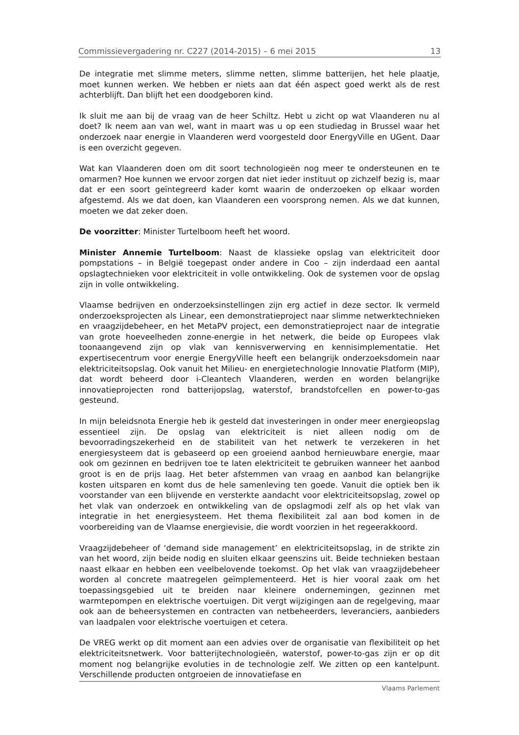Commissievergadering nr. C227 (2014-2015) – 6 mei 2015 13
De integratie met slimme meters, slimme netten, slimme batterijen, het hele plaatje, moet kunnen werken. We hebben er niets aan dat één aspect goed werkt als de rest achterblijft. Dan blijft het een doodgeboren kind.
Ik sluit me aan bij de vraag van de heer Schiltz. Hebt u zicht op wat Vlaanderen nu al doet? Ik neem aan van wel, want in maart was u op een studiedag in Brussel waar het onderzoek naar energie in Vlaanderen werd voorgesteld door EnergyVille en UGent. Daar is een overzicht gegeven.
Wat kan Vlaanderen doen om dit soort technologieën nog meer te ondersteunen en te omarmen? Hoe kunnen we ervoor zorgen dat niet ieder instituut op zichzelf bezig is, maar dat er een soort geïntegreerd kader komt waarin de onderzoeken op elkaar worden afgestemd. Als we dat doen, kan Vlaanderen een voorsprong nemen. Als we dat kunnen, moeten we dat zeker doen.
De voorzitter: Minister Turtelboom heeft het woord.
Minister Annemie Turtelboom: Naast de klassieke opslag van elektriciteit door pompstations – in België toegepast onder andere in Coo – zijn inderdaad een aantal opslagtechnieken voor elektriciteit in volle ontwikkeling. Ook de systemen voor de opslag zijn in volle ontwikkeling.
Vlaamse bedrijven en onderzoeksinstellingen zijn erg actief in deze sector. Ik vermeld onderzoeksprojecten als Linear, een demonstratieproject naar slimme netwerktechnieken en vraagzijdebeheer, en het MetaPV project, een demonstratieproject naar de integratie van grote hoeveelheden zonne-energie in het netwerk, die beide op Europees vlak toonaangevend zijn op vlak van kennisverwerving en kennisimplementatie. Het expertisecentrum voor energie EnergyVille heeft een belangrijk onderzoeksdomein naar elektriciteitsopslag. Ook vanuit het Milieu- en energietechnologie Innovatie Platform (MIP), dat wordt beheerd door i-Cleantech Vlaanderen, werden en worden belangrijke innovatieprojecten rond batterijopslag, waterstof, brandstofcellen en power-to-gas gesteund.
In mijn beleidsnota Energie heb ik gesteld dat investeringen in onder meer energieopslag essentieel zijn. De opslag van elektriciteit is niet alleen nodig om de bevoorradingszekerheid en de stabiliteit van het netwerk te verzekeren in het energiesysteem dat is gebaseerd op een groeiend aanbod hernieuwbare energie, maar ook om gezinnen en bedrijven toe te laten elektriciteit te gebruiken wanneer het aanbod groot is en de prijs laag. Het beter afstemmen van vraag en aanbod kan belangrijke kosten uitsparen en komt dus de hele samenleving ten goede. Vanuit die optiek ben ik voorstander van een blijvende en versterkte aandacht voor elektriciteitsopslag, zowel op het vlak van onderzoek en ontwikkeling van de opslagmodi zelf als op het vlak van integratie in het energiesysteem. Het thema flexibiliteit zal aan bod komen in de voorbereiding van de Vlaamse energievisie, die wordt voorzien in het regeerakkoord.
Vraagzijdebeheer of ‘demand side management’ en elektriciteitsopslag, in de strikte zin van het woord, zijn beide nodig en sluiten elkaar geenszins uit. Beide technieken bestaan naast elkaar en hebben een veelbelovende toekomst. Op het vlak van vraagzijdebeheer worden al concrete maatregelen geïmplementeerd. Het is hier vooral zaak om het toepassingsgebied uit te breiden naar kleinere ondernemingen, gezinnen met warmtepompen en elektrische voertuigen. Dit vergt wijzigingen aan de regelgeving, maar ook aan de beheersystemen en contracten van netbeheerders, leveranciers, aanbieders van laadpalen voor elektrische voertuigen et cetera.
De VREG werkt op dit moment aan een advies over de organisatie van flexibiliteit op het elektriciteitsnetwerk. Voor batterijtechnologieën, waterstof, power-to-gas zijn er op dit moment nog belangrijke evoluties in de technologie zelf. We zitten op een kantelpunt. Verschillende producten ontgroeien de innovatiefase en
Vlaams Parlement